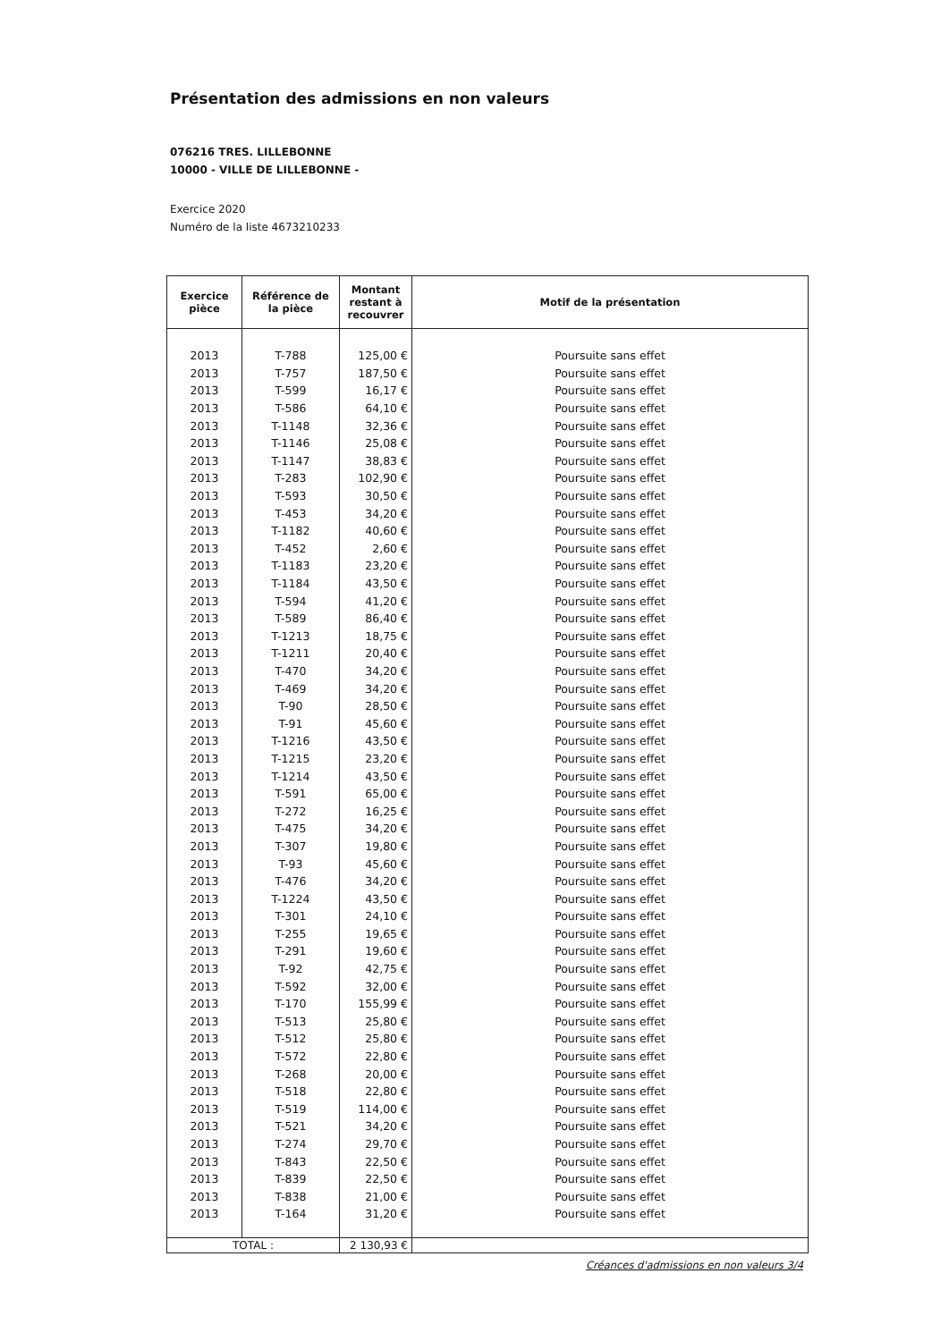Présentation des admissions en non valeurs
076216 TRES. LILLEBONNE
10000 - VILLE DE LILLEBONNE -
Exercice 2020
Numéro de la liste 4673210233
| Exercice pièce | Référence de la pièce | Montant restant à recouvrer | Motif de la présentation |
| --- | --- | --- | --- |
| 2013 | T-788 | 125,00 € | Poursuite sans effet |
| 2013 | T-757 | 187,50 € | Poursuite sans effet |
| 2013 | T-599 | 16,17 € | Poursuite sans effet |
| 2013 | T-586 | 64,10 € | Poursuite sans effet |
| 2013 | T-1148 | 32,36 € | Poursuite sans effet |
| 2013 | T-1146 | 25,08 € | Poursuite sans effet |
| 2013 | T-1147 | 38,83 € | Poursuite sans effet |
| 2013 | T-283 | 102,90 € | Poursuite sans effet |
| 2013 | T-593 | 30,50 € | Poursuite sans effet |
| 2013 | T-453 | 34,20 € | Poursuite sans effet |
| 2013 | T-1182 | 40,60 € | Poursuite sans effet |
| 2013 | T-452 | 2,60 € | Poursuite sans effet |
| 2013 | T-1183 | 23,20 € | Poursuite sans effet |
| 2013 | T-1184 | 43,50 € | Poursuite sans effet |
| 2013 | T-594 | 41,20 € | Poursuite sans effet |
| 2013 | T-589 | 86,40 € | Poursuite sans effet |
| 2013 | T-1213 | 18,75 € | Poursuite sans effet |
| 2013 | T-1211 | 20,40 € | Poursuite sans effet |
| 2013 | T-470 | 34,20 € | Poursuite sans effet |
| 2013 | T-469 | 34,20 € | Poursuite sans effet |
| 2013 | T-90 | 28,50 € | Poursuite sans effet |
| 2013 | T-91 | 45,60 € | Poursuite sans effet |
| 2013 | T-1216 | 43,50 € | Poursuite sans effet |
| 2013 | T-1215 | 23,20 € | Poursuite sans effet |
| 2013 | T-1214 | 43,50 € | Poursuite sans effet |
| 2013 | T-591 | 65,00 € | Poursuite sans effet |
| 2013 | T-272 | 16,25 € | Poursuite sans effet |
| 2013 | T-475 | 34,20 € | Poursuite sans effet |
| 2013 | T-307 | 19,80 € | Poursuite sans effet |
| 2013 | T-93 | 45,60 € | Poursuite sans effet |
| 2013 | T-476 | 34,20 € | Poursuite sans effet |
| 2013 | T-1224 | 43,50 € | Poursuite sans effet |
| 2013 | T-301 | 24,10 € | Poursuite sans effet |
| 2013 | T-255 | 19,65 € | Poursuite sans effet |
| 2013 | T-291 | 19,60 € | Poursuite sans effet |
| 2013 | T-92 | 42,75 € | Poursuite sans effet |
| 2013 | T-592 | 32,00 € | Poursuite sans effet |
| 2013 | T-170 | 155,99 € | Poursuite sans effet |
| 2013 | T-513 | 25,80 € | Poursuite sans effet |
| 2013 | T-512 | 25,80 € | Poursuite sans effet |
| 2013 | T-572 | 22,80 € | Poursuite sans effet |
| 2013 | T-268 | 20,00 € | Poursuite sans effet |
| 2013 | T-518 | 22,80 € | Poursuite sans effet |
| 2013 | T-519 | 114,00 € | Poursuite sans effet |
| 2013 | T-521 | 34,20 € | Poursuite sans effet |
| 2013 | T-274 | 29,70 € | Poursuite sans effet |
| 2013 | T-843 | 22,50 € | Poursuite sans effet |
| 2013 | T-839 | 22,50 € | Poursuite sans effet |
| 2013 | T-838 | 21,00 € | Poursuite sans effet |
| 2013 | T-164 | 31,20 € | Poursuite sans effet |
| TOTAL : | | 2 130,93 € | |
Créances d'admissions en non valeurs 3/4